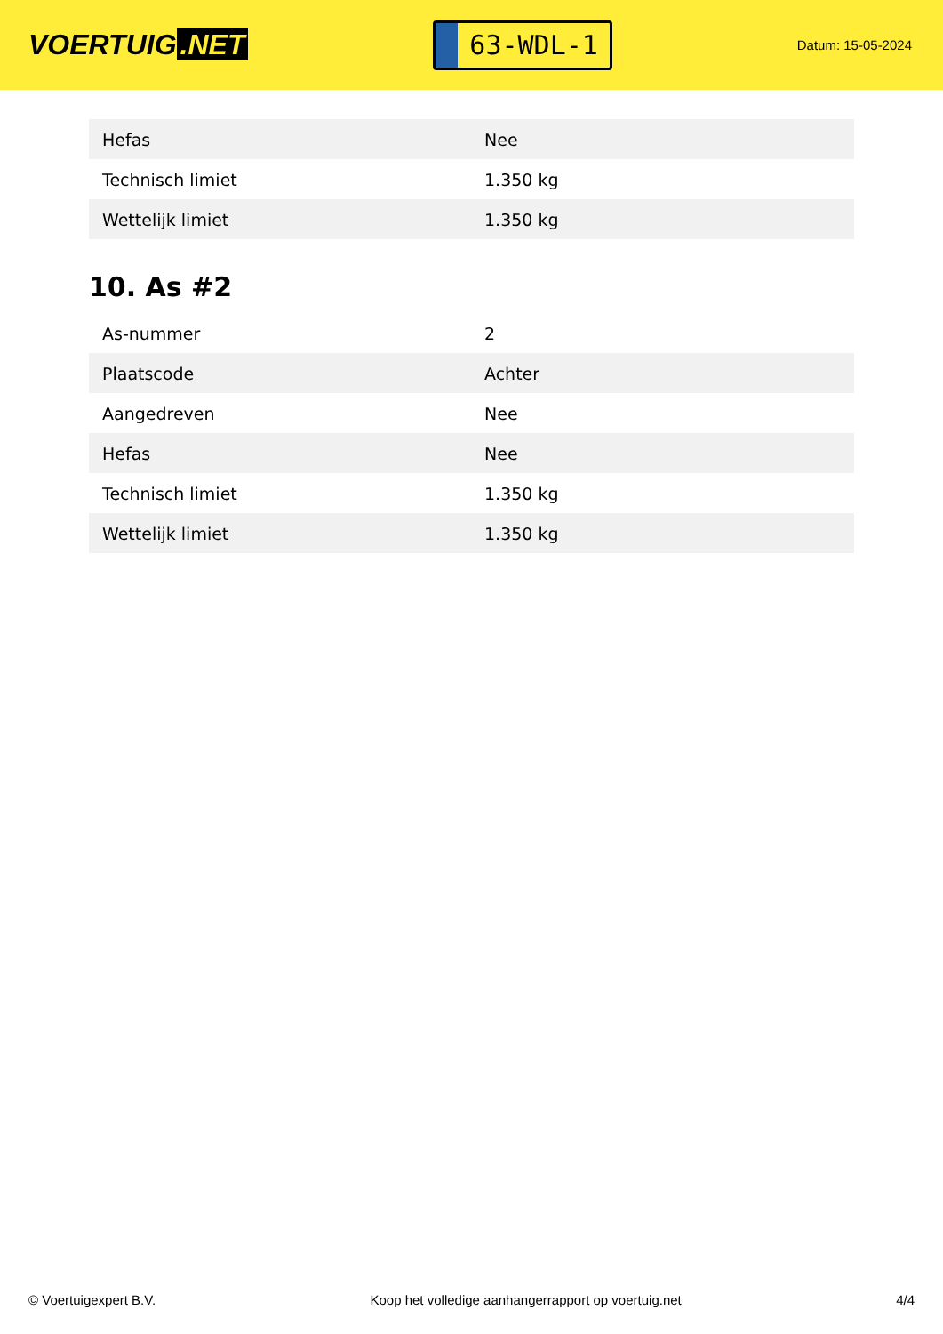VOERTUIG.NET
63-WDL-1
Datum: 15-05-2024
| Hefas | Nee |
| Technisch limiet | 1.350 kg |
| Wettelijk limiet | 1.350 kg |
10. As #2
| As-nummer | 2 |
| Plaatscode | Achter |
| Aangedreven | Nee |
| Hefas | Nee |
| Technisch limiet | 1.350 kg |
| Wettelijk limiet | 1.350 kg |
© Voertuigexpert B.V. Koop het volledige aanhangerrapport op voertuig.net 4/4